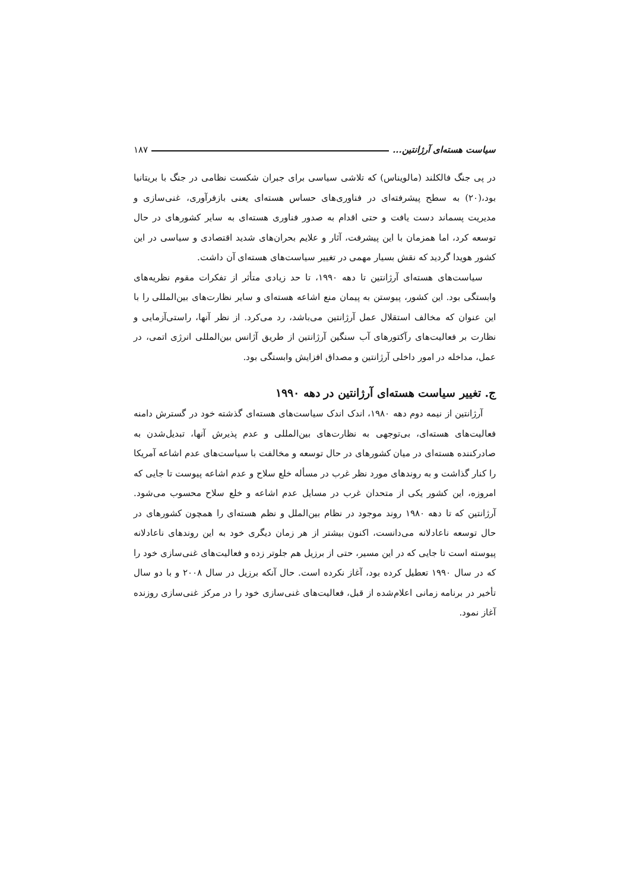سیاست هسته‌ای آرژانتین... ۱۸۷
در پی جنگ فالکلند (مالویناس) که تلاشی سیاسی برای جبران شکست نظامی در جنگ با بریتانیا بود،(۲۰) به سطح پیشرفته‌ای در فناوری‌های حساس هسته‌ای یعنی بازفرآوری، غنی‌سازی و مدیریت پسماند دست یافت و حتی اقدام به صدور فناوری هسته‌ای به سایر کشورهای در حال توسعه کرد، اما همزمان با این پیشرفت، آثار و علایم بحران‌های شدید اقتصادی و سیاسی در این کشور هویدا گردید که نقش بسیار مهمی در تغییر سیاست‌های هسته‌ای آن داشت.
سیاست‌های هسته‌ای آرژانتین تا دهه ۱۹۹۰، تا حد زیادی متأثر از تفکرات مقوم نظریه‌های وابستگی بود. این کشور، پیوستن به پیمان منع اشاعه هسته‌ای و سایر نظارت‌های بین‌المللی را با این عنوان که مخالف استقلال عمل آرژانتین می‌باشد، رد می‌کرد. از نظر آنها، راستی‌آزمایی و نظارت بر فعالیت‌های رآکتورهای آب سنگین آرژانتین از طریق آژانس بین‌المللی انرژی اتمی، در عمل، مداخله در امور داخلی آرژانتین و مصداق افزایش وابستگی بود.
ج. تغییر سیاست هسته‌ای آرژانتین در دهه ۱۹۹۰
آرژانتین از نیمه دوم دهه ۱۹۸۰، اندک اندک سیاست‌های هسته‌ای گذشته خود در گسترش دامنه فعالیت‌های هسته‌ای، بی‌توجهی به نظارت‌های بین‌المللی و عدم پذیرش آنها، تبدیل‌شدن به صادرکننده هسته‌ای در میان کشورهای در حال توسعه و مخالفت با سیاست‌های عدم اشاعه آمریکا را کنار گذاشت و به روندهای مورد نظر غرب در مسأله خلع سلاح و عدم اشاعه پیوست تا جایی که امروزه، این کشور یکی از متحدان غرب در مسایل عدم اشاعه و خلع سلاح محسوب می‌شود. آرژانتین که تا دهه ۱۹۸۰ روند موجود در نظام بین‌الملل و نظم هسته‌ای را همچون کشورهای در حال توسعه ناعادلانه می‌دانست، اکنون بیشتر از هر زمان دیگری خود به این روندهای ناعادلانه پیوسته است تا جایی که در این مسیر، حتی از برزیل هم جلوتر زده و فعالیت‌های غنی‌سازی خود را که در سال ۱۹۹۰ تعطیل کرده بود، آغاز نکرده است. حال آنکه برزیل در سال ۲۰۰۸ و با دو سال تأخیر در برنامه زمانی اعلام‌شده از قبل، فعالیت‌های غنی‌سازی خود را در مرکز غنی‌سازی روزنده آغاز نمود.